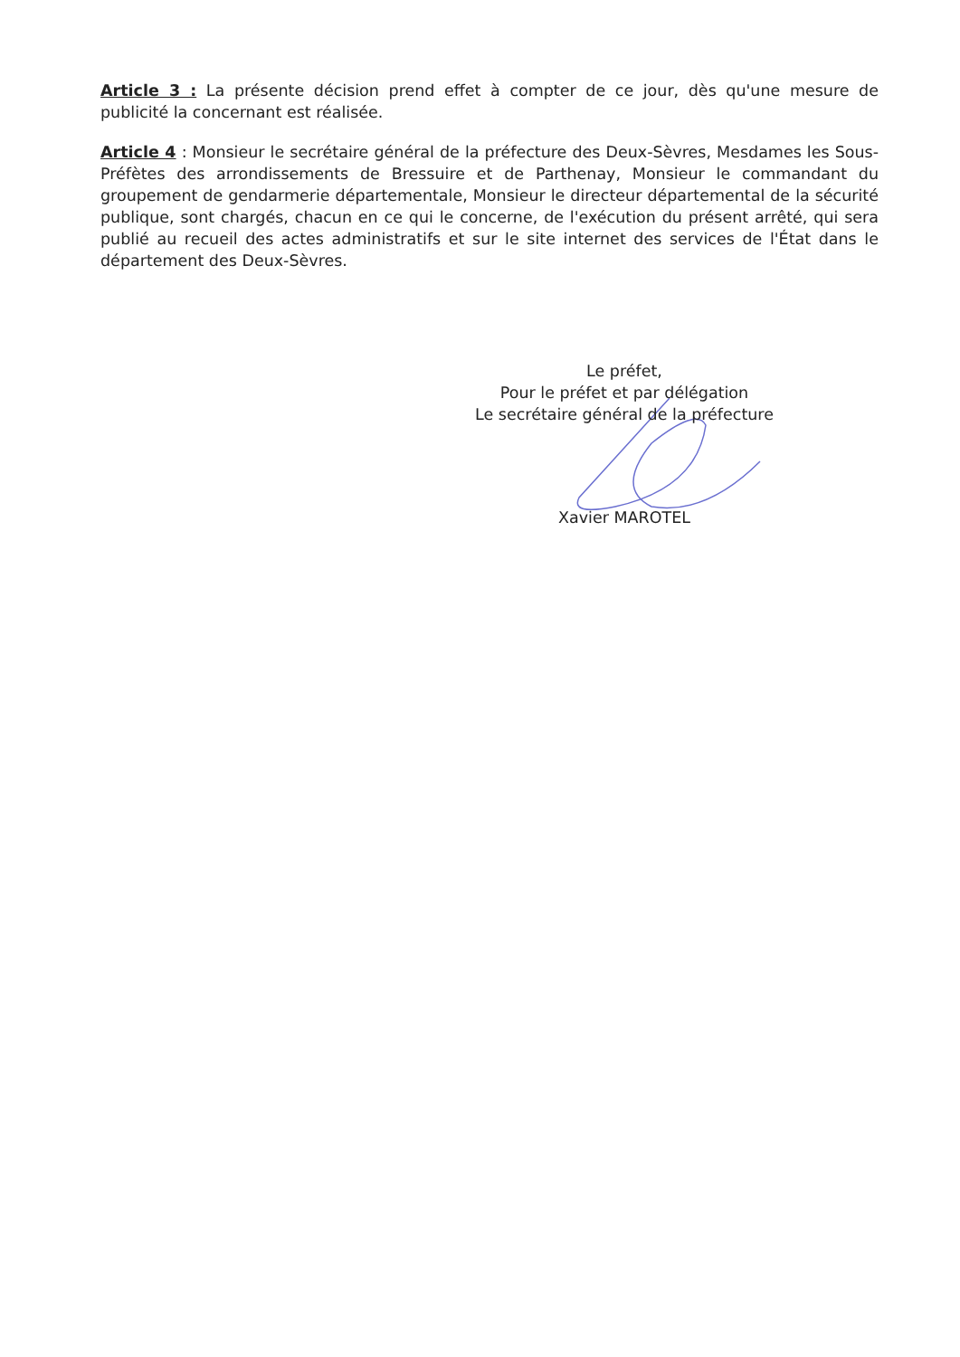Article 3 : La présente décision prend effet à compter de ce jour, dès qu'une mesure de publicité la concernant est réalisée.
Article 4 : Monsieur le secrétaire général de la préfecture des Deux-Sèvres, Mesdames les Sous-Préfètes des arrondissements de Bressuire et de Parthenay, Monsieur le commandant du groupement de gendarmerie départementale, Monsieur le directeur départemental de la sécurité publique, sont chargés, chacun en ce qui le concerne, de l'exécution du présent arrêté, qui sera publié au recueil des actes administratifs et sur le site internet des services de l'État dans le département des Deux-Sèvres.
Le préfet,
Pour le préfet et par délégation
Le secrétaire général de la préfecture
Xavier MAROTEL